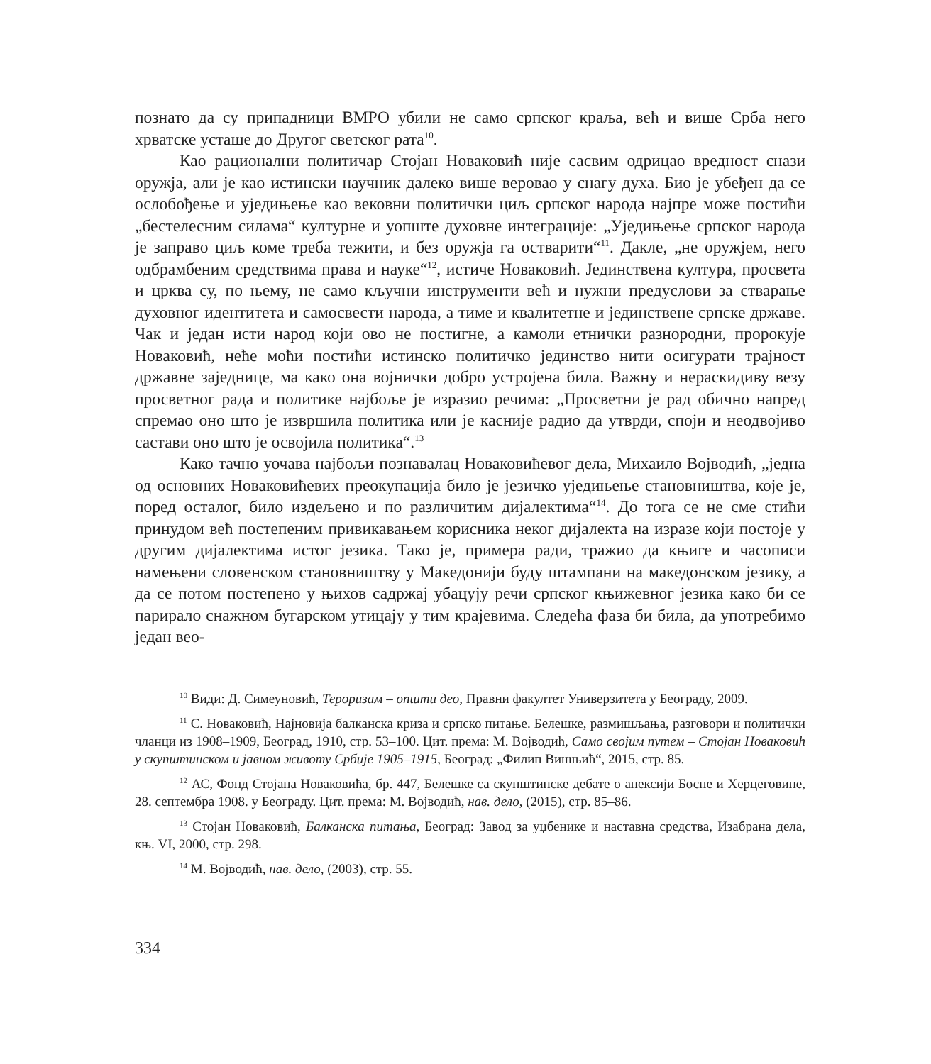познато да су припадници ВМРО убили не само српског краља, већ и више Срба него хрватске усташе до Другог светског рата<sup>10</sup>.
Као рационални политичар Стојан Новаковић није сасвим одрицао вредност снази оружја, али је као истински научник далеко више веровао у снагу духа. Био је убеђен да се ослобођење и уједињење као вековни политички циљ српског народа најпре може постићи „бестелесним силама“ културне и уопште духовне интеграције: „Уједињење српског народа је заправо циљ коме треба тежити, и без оружја га остварити“<sup>11</sup>. Дакле, „не оружјем, него одбрамбеним средствима права и науке“<sup>12</sup>, истиче Новаковић. Јединствена култура, просвета и црква су, по њему, не само кључни инструменти већ и нужни предуслови за стварање духовног идентитета и самосвести народа, а тиме и квалитетне и јединствене српске државе. Чак и један исти народ који ово не постигне, а камоли етнички разнородни, пророкује Новаковић, неће моћи постићи истинско политичко јединство нити осигурати трајност државне заједнице, ма како она војнички добро устројена била. Важну и нераскидиву везу просветног рада и политике најбоље је изразио речима: „Просветни је рад обично напред спремао оно што је извршила политика или је касније радио да утврди, споји и неодвојиво састави оно што је освојила политика“.<sup>13</sup>
Како тачно уочава најбољи познавалац Новаковићевог дела, Михаило Војводић, „једна од основних Новаковићевих преокупација било је језичко уједињење становништва, које је, поред осталог, било издељено и по различитим дијалектима“<sup>14</sup>. До тога се не сме стићи принудом већ постепеним привикавањем корисника неког дијалекта на изразе који постоје у другим дијалектима истог језика. Тако је, примера ради, тражио да књиге и часописи намењени словенском становништву у Македонији буду штампани на македонском језику, а да се потом постепено у њихов садржај убацују речи српског књижевног језика како би се парирало снажном бугарском утицају у тим крајевима. Следећа фаза би била, да употребимо један вео-
<sup>10</sup> Види: Д. Симеуновић, Тероризам – општи део, Правни факултет Универзитета у Београду, 2009.
<sup>11</sup> С. Новаковић, Најновија балканска криза и српско питање. Белешке, размишљања, разговори и политички чланци из 1908–1909, Београд, 1910, стр. 53–100. Цит. према: М. Војводић, Само својим путем – Стојан Новаковић у скупштинском и јавном животу Србије 1905–1915, Београд: „Филип Вишњић“, 2015, стр. 85.
<sup>12</sup> АС, Фонд Стојана Новаковића, бр. 447, Белешке са скупштинске дебате о анексији Босне и Херцеговине, 28. септембра 1908. у Београду. Цит. према: М. Војводић, нав. дело, (2015), стр. 85–86.
<sup>13</sup> Стојан Новаковић, Балканска питања, Београд: Завод за уџбенике и наставна средства, Изабрана дела, књ. VI, 2000, стр. 298.
<sup>14</sup> М. Војводић, нав. дело, (2003), стр. 55.
334